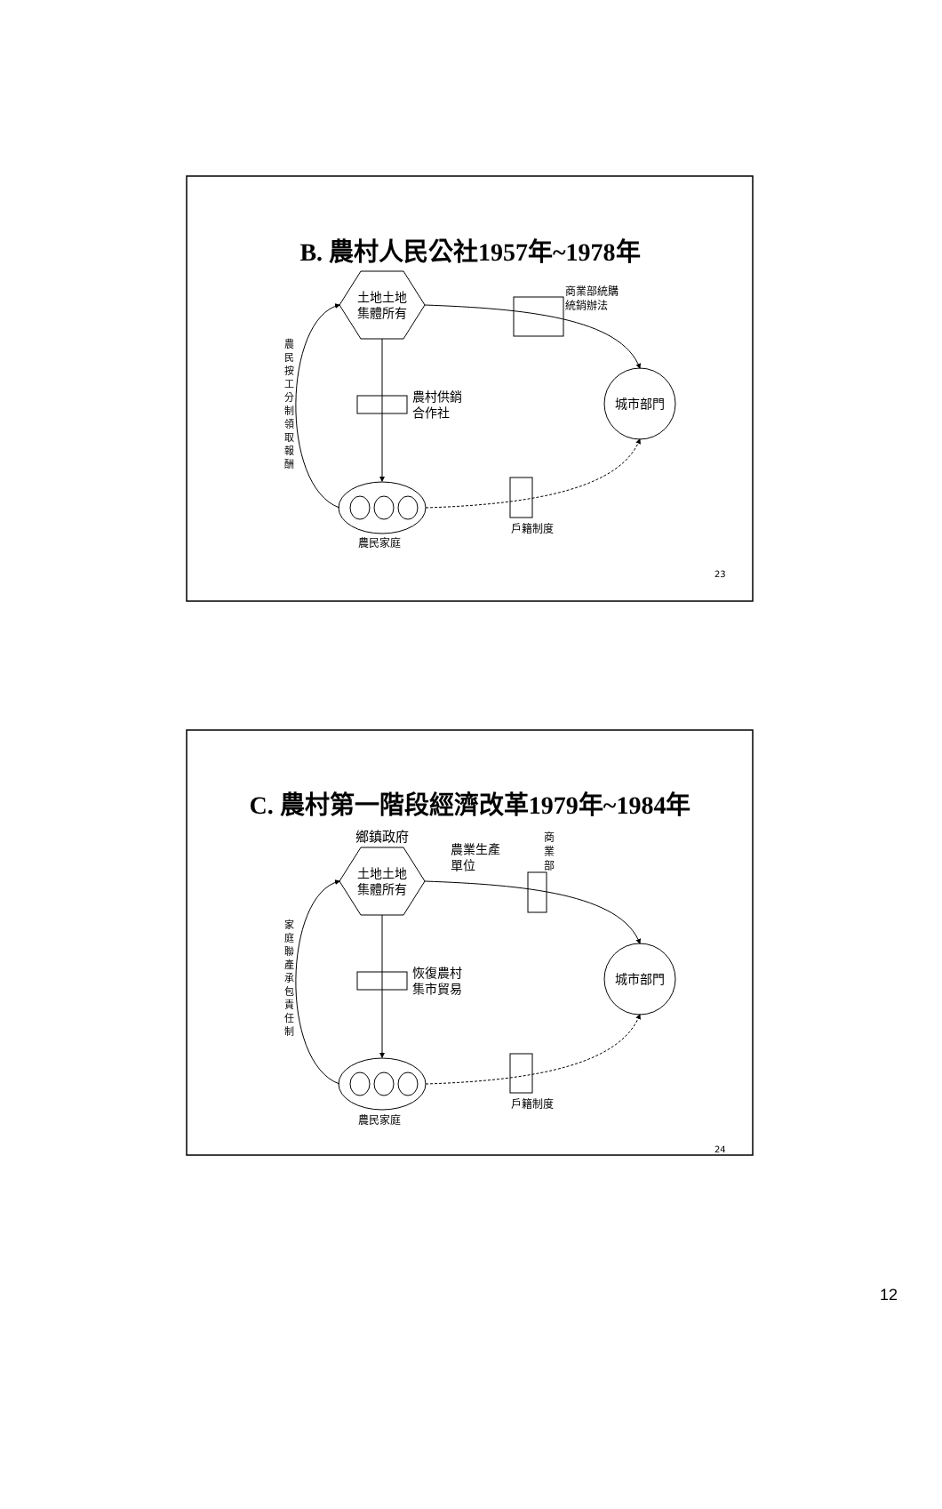B. 農村人民公社1957年~1978年
土地土地
集體所有
商業部統購
統銷辦法
農村供銷
合作社
城市部門
農民家庭
戶籍制度
農 民 按 工 分 制 領 取 報 酬
23
C. 農村第一階段經濟改革1979年~1984年
鄉鎮政府
農業生產
單位
商 業 部
土地土地
集體所有
恢復農村
集市貿易
城市部門
農民家庭
戶籍制度
家 庭 聯 產 承 包 責 任 制
24
12